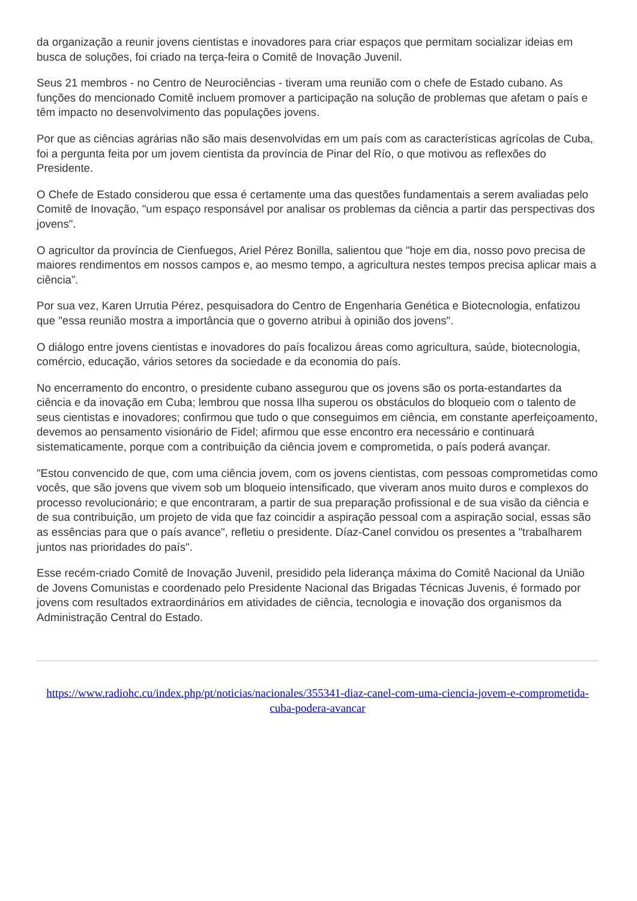da organização a reunir jovens cientistas e inovadores para criar espaços que permitam socializar ideias em busca de soluções, foi criado na terça-feira o Comitê de Inovação Juvenil.
Seus 21 membros - no Centro de Neurociências - tiveram uma reunião com o chefe de Estado cubano. As funções do mencionado Comitê incluem promover a participação na solução de problemas que afetam o país e têm impacto no desenvolvimento das populações jovens.
Por que as ciências agrárias não são mais desenvolvidas em um país com as características agrícolas de Cuba, foi a pergunta feita por um jovem cientista da província de Pinar del Río, o que motivou as reflexões do Presidente.
O Chefe de Estado considerou que essa é certamente uma das questões fundamentais a serem avaliadas pelo Comitê de Inovação, "um espaço responsável por analisar os problemas da ciência a partir das perspectivas dos jovens".
O agricultor da província de Cienfuegos, Ariel Pérez Bonilla, salientou que "hoje em dia, nosso povo precisa de maiores rendimentos em nossos campos e, ao mesmo tempo, a agricultura nestes tempos precisa aplicar mais a ciência”.
Por sua vez, Karen Urrutia Pérez, pesquisadora do Centro de Engenharia Genética e Biotecnologia, enfatizou que "essa reunião mostra a importância que o governo atribui à opinião dos jovens".
O diálogo entre jovens cientistas e inovadores do país focalizou áreas como agricultura, saúde, biotecnologia, comércio, educação, vários setores da sociedade e da economia do país.
No encerramento do encontro, o presidente cubano assegurou que os jovens são os porta-estandartes da ciência e da inovação em Cuba; lembrou que nossa Ilha superou os obstáculos do bloqueio com o talento de seus cientistas e inovadores; confirmou que tudo o que conseguimos em ciência, em constante aperfeiçoamento, devemos ao pensamento visionário de Fidel; afirmou que esse encontro era necessário e continuará sistematicamente, porque com a contribuição da ciência jovem e comprometida, o país poderá avançar.
"Estou convencido de que, com uma ciência jovem, com os jovens cientistas, com pessoas comprometidas como vocês, que são jovens que vivem sob um bloqueio intensificado, que viveram anos muito duros e complexos do processo revolucionário; e que encontraram, a partir de sua preparação profissional e de sua visão da ciência e de sua contribuição, um projeto de vida que faz coincidir a aspiração pessoal com a aspiração social, essas são as essências para que o país avance", refletiu o presidente. Díaz-Canel convidou os presentes a "trabalharem juntos nas prioridades do país".
Esse recém-criado Comitê de Inovação Juvenil, presidido pela liderança máxima do Comitê Nacional da União de Jovens Comunistas e coordenado pelo Presidente Nacional das Brigadas Técnicas Juvenis, é formado por jovens com resultados extraordinários em atividades de ciência, tecnologia e inovação dos organismos da Administração Central do Estado.
https://www.radiohc.cu/index.php/pt/noticias/nacionales/355341-diaz-canel-com-uma-ciencia-jovem-e-comprometida-cuba-podera-avancar